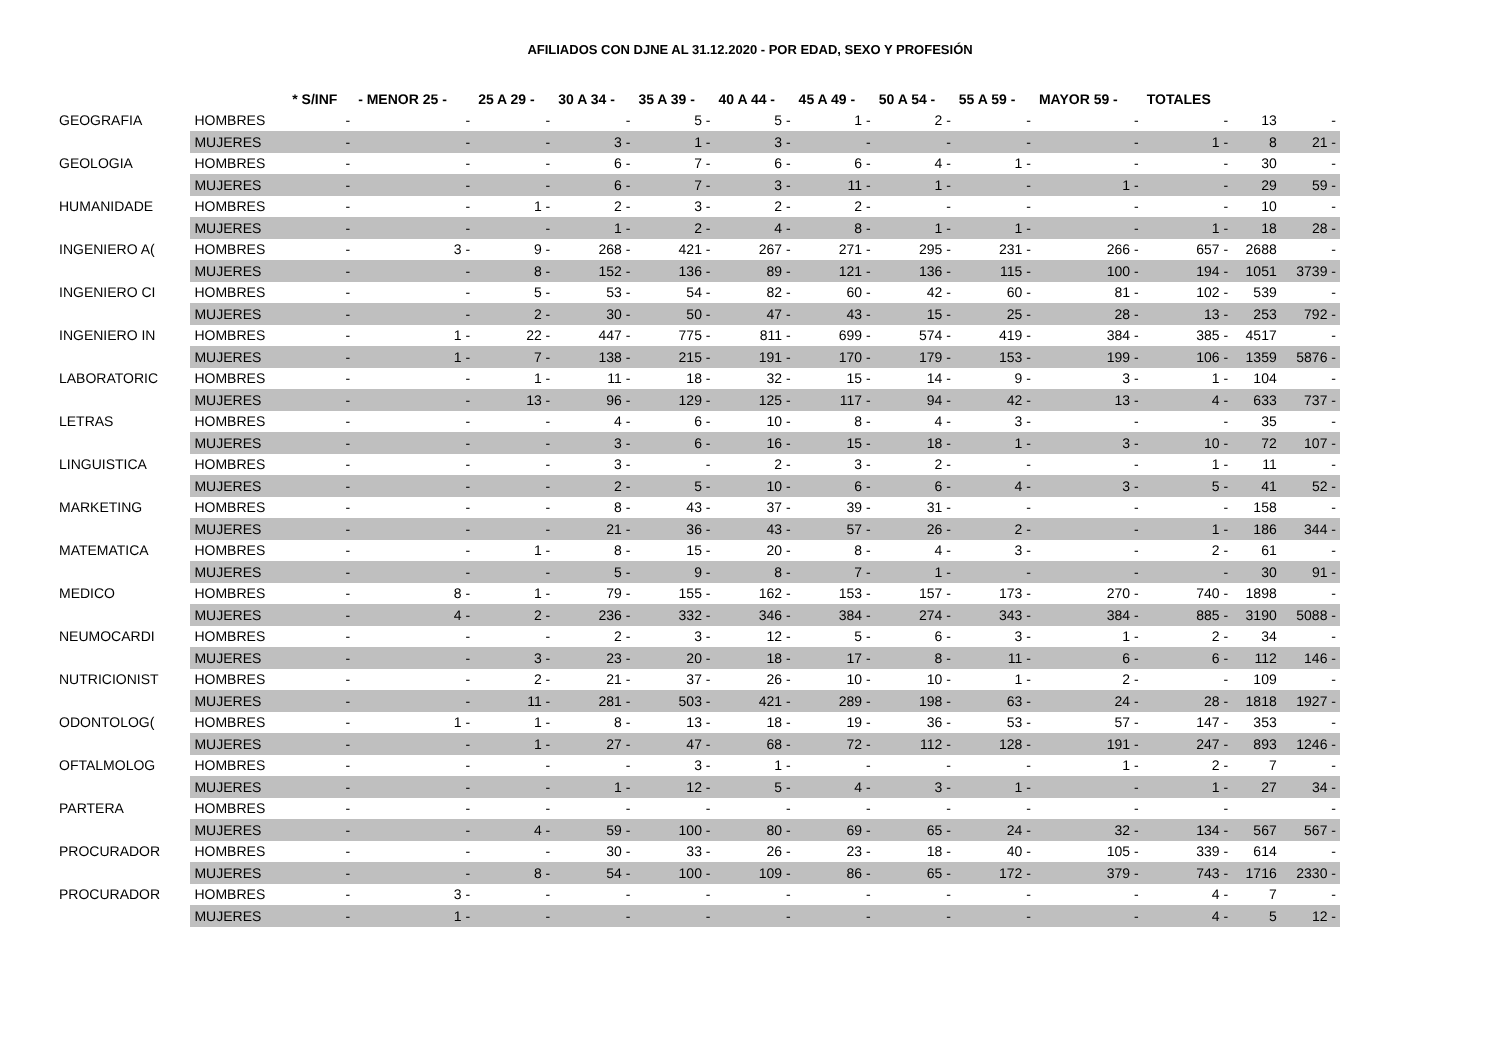AFILIADOS CON DJNE AL 31.12.2020 - POR EDAD, SEXO Y PROFESIÓN
| | | * S/INF | - MENOR 25 - | 25 A 29 - | 30 A 34 - | 35 A 39 - | 40 A 44 - | 45 A 49 - | 50 A 54 - | 55 A 59 - | MAYOR 59 - | TOTALES | | |
| --- | --- | --- | --- | --- | --- | --- | --- | --- | --- | --- | --- | --- | --- | --- |
| GEOGRAFIA | HOMBRES | - | - | - | - | 5 - | 5 - | 1 - | 2 - | - | - | - | 13 | - |
| | MUJERES | - | - | - | 3 - | 1 - | 3 - | - | - | - | - | 1 - | 8 | 21 - |
| GEOLOGIA | HOMBRES | - | - | - | 6 - | 7 - | 6 - | 6 - | 4 - | 1 - | - | - | 30 | - |
| | MUJERES | - | - | - | 6 - | 7 - | 3 - | 11 - | 1 - | - | 1 - | - | 29 | 59 - |
| HUMANIDADE | HOMBRES | - | - | 1 - | 2 - | 3 - | 2 - | 2 - | - | - | - | - | 10 | - |
| | MUJERES | - | - | - | 1 - | 2 - | 4 - | 8 - | 1 - | 1 - | - | 1 - | 18 | 28 - |
| INGENIERO A( | HOMBRES | - | 3 - | 9 - | 268 - | 421 - | 267 - | 271 - | 295 - | 231 - | 266 - | 657 - | 2688 | - |
| | MUJERES | - | - | 8 - | 152 - | 136 - | 89 - | 121 - | 136 - | 115 - | 100 - | 194 - | 1051 | 3739 - |
| INGENIERO CI | HOMBRES | - | - | 5 - | 53 - | 54 - | 82 - | 60 - | 42 - | 60 - | 81 - | 102 - | 539 | - |
| | MUJERES | - | - | 2 - | 30 - | 50 - | 47 - | 43 - | 15 - | 25 - | 28 - | 13 - | 253 | 792 - |
| INGENIERO IN | HOMBRES | - | 1 - | 22 - | 447 - | 775 - | 811 - | 699 - | 574 - | 419 - | 384 - | 385 - | 4517 | - |
| | MUJERES | - | 1 - | 7 - | 138 - | 215 - | 191 - | 170 - | 179 - | 153 - | 199 - | 106 - | 1359 | 5876 - |
| LABORATORIC | HOMBRES | - | - | 1 - | 11 - | 18 - | 32 - | 15 - | 14 - | 9 - | 3 - | 1 - | 104 | - |
| | MUJERES | - | - | 13 - | 96 - | 129 - | 125 - | 117 - | 94 - | 42 - | 13 - | 4 - | 633 | 737 - |
| LETRAS | HOMBRES | - | - | - | 4 - | 6 - | 10 - | 8 - | 4 - | 3 - | - | - | 35 | - |
| | MUJERES | - | - | - | 3 - | 6 - | 16 - | 15 - | 18 - | 1 - | 3 - | 10 - | 72 | 107 - |
| LINGUISTICA | HOMBRES | - | - | - | 3 - | - | 2 - | 3 - | 2 - | - | - | 1 - | 11 | - |
| | MUJERES | - | - | - | 2 - | 5 - | 10 - | 6 - | 6 - | 4 - | 3 - | 5 - | 41 | 52 - |
| MARKETING | HOMBRES | - | - | - | 8 - | 43 - | 37 - | 39 - | 31 - | - | - | - | 158 | - |
| | MUJERES | - | - | - | 21 - | 36 - | 43 - | 57 - | 26 - | 2 - | - | 1 - | 186 | 344 - |
| MATEMATICA | HOMBRES | - | - | 1 - | 8 - | 15 - | 20 - | 8 - | 4 - | 3 - | - | 2 - | 61 | - |
| | MUJERES | - | - | - | 5 - | 9 - | 8 - | 7 - | 1 - | - | - | - | 30 | 91 - |
| MEDICO | HOMBRES | - | 8 - | 1 - | 79 - | 155 - | 162 - | 153 - | 157 - | 173 - | 270 - | 740 - | 1898 | - |
| | MUJERES | - | 4 - | 2 - | 236 - | 332 - | 346 - | 384 - | 274 - | 343 - | 384 - | 885 - | 3190 | 5088 - |
| NEUMOCARDI | HOMBRES | - | - | - | 2 - | 3 - | 12 - | 5 - | 6 - | 3 - | 1 - | 2 - | 34 | - |
| | MUJERES | - | - | 3 - | 23 - | 20 - | 18 - | 17 - | 8 - | 11 - | 6 - | 6 - | 112 | 146 - |
| NUTRICIONIST | HOMBRES | - | - | 2 - | 21 - | 37 - | 26 - | 10 - | 10 - | 1 - | 2 - | - | 109 | - |
| | MUJERES | - | - | 11 - | 281 - | 503 - | 421 - | 289 - | 198 - | 63 - | 24 - | 28 - | 1818 | 1927 - |
| ODONTOLOG( | HOMBRES | - | 1 - | 1 - | 8 - | 13 - | 18 - | 19 - | 36 - | 53 - | 57 - | 147 - | 353 | - |
| | MUJERES | - | - | 1 - | 27 - | 47 - | 68 - | 72 - | 112 - | 128 - | 191 - | 247 - | 893 | 1246 - |
| OFTALMOLOG | HOMBRES | - | - | - | - | 3 - | 1 - | - | - | - | 1 - | 2 - | 7 | - |
| | MUJERES | - | - | - | 1 - | 12 - | 5 - | 4 - | 3 - | 1 - | - | 1 - | 27 | 34 - |
| PARTERA | HOMBRES | - | - | - | - | - | - | - | - | - | - | - | | - |
| | MUJERES | - | - | 4 - | 59 - | 100 - | 80 - | 69 - | 65 - | 24 - | 32 - | 134 - | 567 | 567 - |
| PROCURADOR | HOMBRES | - | - | - | 30 - | 33 - | 26 - | 23 - | 18 - | 40 - | 105 - | 339 - | 614 | - |
| | MUJERES | - | - | 8 - | 54 - | 100 - | 109 - | 86 - | 65 - | 172 - | 379 - | 743 - | 1716 | 2330 - |
| PROCURADOR | HOMBRES | - | 3 - | - | - | - | - | - | - | - | - | 4 - | 7 | - |
| | MUJERES | - | 1 - | - | - | - | - | - | - | - | - | 4 - | 5 | 12 - |